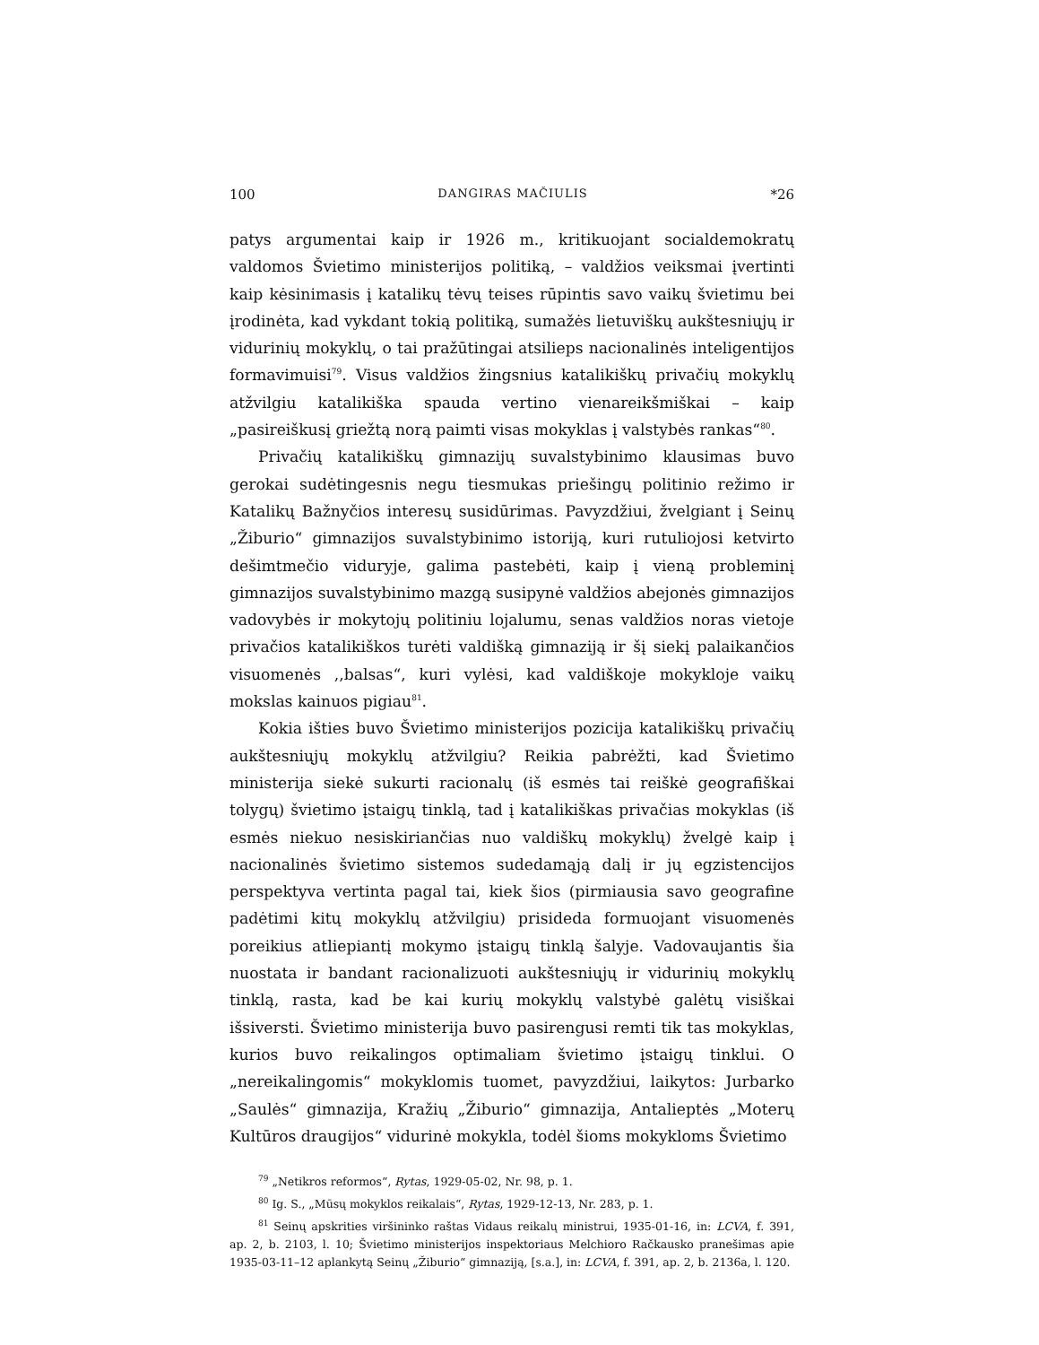100 DANGIRAS MAČIULIS *26
patys argumentai kaip ir 1926 m., kritikuojant socialdemokratų valdomos Švietimo ministerijos politiką, – valdžios veiksmai įvertinti kaip kėsinimasis į katalikų tėvų teises rūpintis savo vaikų švietimu bei įrodinėta, kad vykdant tokią politiką, sumažės lietuviškų aukštesniųjų ir vidurinių mokyklų, o tai pražūtingai atsilieps nacionalinės inteligentijos formavimuisi<sup>79</sup>. Visus valdžios žingsnius katalikiškų privačių mokyklų atžvilgiu katalikiška spauda vertino vienareikšmiškai – kaip „pasireiškusį griežtą norą paimti visas mokyklas į valstybės rankas“<sup>80</sup>.
Privačių katalikiškų gimnazijų suvalstybinimo klausimas buvo gerokai sudėtingesnis negu tiesmukas priešingų politinio režimo ir Katalikų Bažnyčios interesų susidūrimas. Pavyzdžiui, žvelgiant į Seinų „Žiburio“ gimnazijos suvalstybinimo istoriją, kuri rutuliojosi ketvirto dešimtmečio viduryje, galima pastebėti, kaip į vieną probleminį gimnazijos suvalstybinimo mazgą susipynė valdžios abejonės gimnazijos vadovybės ir mokytojų politiniu lojalumu, senas valdžios noras vietoje privačios katalikiškos turėti valdišką gimnaziją ir šį siekį palaikančios visuomenės ,,balsas“, kuri vylėsi, kad valdiškoje mokykloje vaikų mokslas kainuos pigiau<sup>81</sup>.
Kokia išties buvo Švietimo ministerijos pozicija katalikiškų privačių aukštesniųjų mokyklų atžvilgiu? Reikia pabrėžti, kad Švietimo ministerija siekė sukurti racionalų (iš esmės tai reiškė geografiškai tolygų) švietimo įstaigų tinklą, tad į katalikiškas privačias mokyklas (iš esmės niekuo nesiskiriančias nuo valdiškų mokyklų) žvelgė kaip į nacionalinės švietimo sistemos sudedamąją dalį ir jų egzistencijos perspektyva vertinta pagal tai, kiek šios (pirmiausia savo geografine padėtimi kitų mokyklų atžvilgiu) prisideda formuojant visuomenės poreikius atliepiantį mokymo įstaigų tinklą šalyje. Vadovaujantis šia nuostata ir bandant racionalizuoti aukštesniųjų ir vidurinių mokyklų tinklą, rasta, kad be kai kurių mokyklų valstybė galėtų visiškai išsiversti. Švietimo ministerija buvo pasirengusi remti tik tas mokyklas, kurios buvo reikalingos optimaliam švietimo įstaigų tinklui. O „nereikalingomis“ mokyklomis tuomet, pavyzdžiui, laikytos: Jurbarko „Saulės“ gimnazija, Kražių „Žiburio“ gimnazija, Antalieptės „Moterų Kultūros draugijos“ vidurinė mokykla, todėl šioms mokykloms Švietimo
<sup>79</sup> „Netikros reformos“, Rytas, 1929-05-02, Nr. 98, p. 1.
<sup>80</sup> Ig. S., „Mūsų mokyklos reikalais“, Rytas, 1929-12-13, Nr. 283, p. 1.
<sup>81</sup> Seinų apskrities viršininko raštas Vidaus reikalų ministrui, 1935-01-16, in: LCVA, f. 391, ap. 2, b. 2103, l. 10; Švietimo ministerijos inspektoriaus Melchioro Račkausko pranešimas apie 1935-03-11–12 aplankytą Seinų „Žiburio“ gimnaziją, [s.a.], in: LCVA, f. 391, ap. 2, b. 2136a, l. 120.